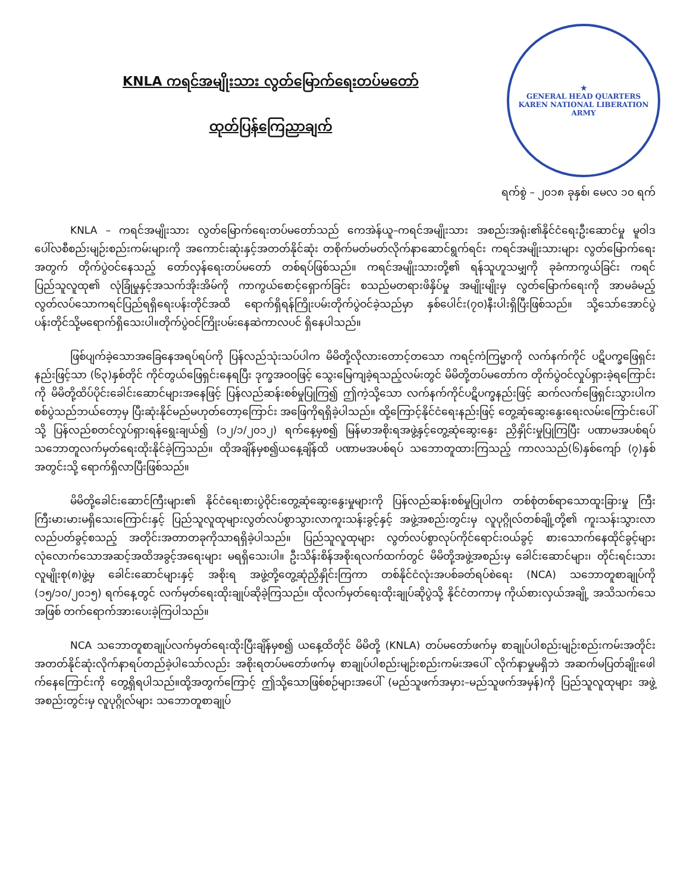KNLA ကရင်အမျိုးသား လွတ်မြောက်ရေးတပ်မတော်
ထုတ်ပြန်ကြေညာချက်
★
GENERAL HEAD QUARTERS
KAREN NATIONAL LIBERATION ARMY
ရက်စွဲ – ၂၀၁၈ ခုနှစ်၊ မေလ ၁၀ ရက်
KNLA – ကရင်အမျိုးသား လွတ်မြောက်ရေးတပ်မတော်သည် ကေအဲန်ယူ–ကရင်အမျိုးသား အစည်းအရုံး၏နိုင်ငံရေးဦးဆောင်မှု မူဝါဒပေါ်လစီစည်းမျဉ်းစည်းကမ်းများကို အကောင်းဆုံးနှင့်အတတ်နိုင်ဆုံး တစိုက်မတ်မတ်လိုက်နာဆောင်ရွက်ရင်း ကရင်အမျိုးသားများ လွတ်မြောက်ရေးအတွက် တိုက်ပွဲဝင်နေသည့် တော်လှန်ရေးတပ်မတော် တစ်ရပ်ဖြစ်သည်။ ကရင်အမျိုးသားတို့၏ ရန်သူဟူသမျှကို ခုခံကာကွယ်ခြင်း ကရင်ပြည်သူလူထု၏ လုံခြုံမှုနှင့်အသက်အိုးအိမ်ကို ကာကွယ်စောင့်ရှောက်ခြင်း စသည်မတရားဖိနှိပ်မှု အမျိုးမျိုးမှ လွတ်မြောက်ရေးကို အာမခံမည့် လွတ်လပ်သောကရင်ပြည်ရရှိရေးပန်းတိုင်အထိ ရောက်ရှိရန်ကြိုးပမ်းတိုက်ပွဲဝင်ခဲ့သည်မှာ နှစ်ပေါင်း(၇၀)နီးပါးရှိပြီးဖြစ်သည်။ သို့သော်အောင်ပွဲပန်းတိုင်သို့မရောက်ရှိသေးပါ။တိုက်ပွဲဝင်ကြိုးပမ်းနေဆဲကာလပင် ရှိနေပါသည်။
ဖြစ်ပျက်ခဲ့သောအခြေနေအရပ်ရပ်ကို ပြန်လည်သုံးသပ်ပါက မိမိတို့လိုလားတောင့်တသော ကရင့်ကံကြမ္မာကို လက်နက်ကိုင် ပဋိပက္ခဖြေရှင်းနည်းဖြင့်သာ (၆၃)နှစ်တိုင် ကိုင်တွယ်ဖြေရှင်းနေရပြီး ဒုက္ခအဝဝဖြင့် သွေးမြေကျခဲ့ရသည့်လမ်းတွင် မိမိတို့တပ်မတော်က တိုက်ပွဲဝင်လှုပ်ရှားခဲ့ရကြောင်းကို မိမိတို့ထိပ်ပိုင်းခေါင်းဆောင်များအနေဖြင့် ပြန်လည်ဆန်းစစ်မှုပြုကြ၍ ဤကဲ့သို့သော လက်နက်ကိုင်ပဋိပက္ခနည်းဖြင့် ဆက်လက်ဖြေရှင်းသွားပါက စစ်ပွဲသည်ဘယ်တော့မှ ပြီးဆုံးနိုင်မည်မဟုတ်တော့ကြောင်း အဖြေကိုရရှိခဲ့ပါသည်။ ထို့ကြောင့်နိုင်ငံရေးနည်းဖြင့် တွေ့ဆုံဆွေးနွေးရေးလမ်းကြောင်းပေါ်သို့ ပြန်လည်စတင်လှုပ်ရှားရန်ရွေးချယ်၍ (၁၂/၁/၂၀၁၂) ရက်နေ့မှစ၍ မြန်မာအစိုးရအဖွဲ့နှင့်တွေ့ဆုံဆွေးနွေး ညှိနှိုင်းမှုပြုကြပြီး ပဏာမအပစ်ရပ်သဘောတူလက်မှတ်ရေးထိုးနိုင်ခဲ့ကြသည်။ ထိုအချိန်မှစ၍ယနေ့ချိန်ထိ ပဏာမအပစ်ရပ် သဘောတူထားကြသည့် ကာလသည်(၆)နှစ်ကျော် (၇)နှစ်အတွင်းသို့ ရောက်ရှိလာပြီးဖြစ်သည်။
မိမိတို့ခေါင်းဆောင်ကြီးများ၏ နိုင်ငံရေးစားပွဲဝိုင်းတွေ့ဆုံဆွေးနွေးမှုများကို ပြန်လည်ဆန်းစစ်မှုပြုပါက တစ်စုံတစ်ရာသောထူးခြားမှု ကြီးကြီးမားမားမရှိသေးကြောင်းနှင့် ပြည်သူလူထုများလွတ်လပ်စွာသွားလာကူးသန်းခွင့်နှင့် အဖွဲ့အစည်းတွင်းမှ လူပုဂ္ဂိုလ်တစ်ချို့တို့၏ ကူးသန်းသွားလာ လည်ပတ်ခွင့်စသည့် အတိုင်းအတာတခုကိုသာရရှိခဲ့ပါသည်။ ပြည်သူလူထုများ လွတ်လပ်စွာလုပ်ကိုင်ရောင်းဝယ်ခွင့် စားသောက်နေထိုင်ခွင့်များ လုံလောက်သောအဆင့်အထိအခွင့်အရေးများ မရရှိသေးပါ။ ဦးသိန်းစိန်အစိုးရလက်ထက်တွင် မိမိတို့အဖွဲ့အစည်းမှ ခေါင်းဆောင်များ၊ တိုင်းရင်းသားလူမျိုးစု(၈)ဖွဲ့မှ ခေါင်းဆောင်များနှင့် အစိုးရ အဖွဲ့တို့တွေ့ဆုံညှိနှိုင်းကြကာ တစ်နိုင်ငံလုံးအပစ်ခတ်ရပ်စဲရေး (NCA) သဘောတူစာချုပ်ကို (၁၅/၁၀/၂၀၁၅) ရက်နေ့တွင် လက်မှတ်ရေးထိုးချုပ်ဆိုခဲ့ကြသည်။ ထိုလက်မှတ်ရေးထိုးချုပ်ဆိုပွဲသို့ နိုင်ငံတကာမှ ကိုယ်စားလှယ်အချို့ အသိသက်သေအဖြစ် တက်ရောက်အားပေးခဲ့ကြပါသည်။
NCA သဘောတူစာချုပ်လက်မှတ်ရေးထိုးပြီးချိန်မှစ၍ ယနေ့ထိတိုင် မိမိတို့ (KNLA) တပ်မတော်ဖက်မှ စာချုပ်ပါစည်းမျဉ်းစည်းကမ်းအတိုင်း အတတ်နိုင်ဆုံးလိုက်နာရပ်တည်ခဲ့ပါသော်လည်း အစိုးရတပ်မတော်ဖက်မှ စာချုပ်ပါစည်းမျဉ်းစည်းကမ်းအပေါ် လိုက်နာမှုမရှိဘဲ အဆက်မပြတ်ချိုးဖေါက်နေကြောင်းကို တွေ့ရှိရပါသည်။ထို့အတွက်ကြောင့် ဤသို့သောဖြစ်စဉ်များအပေါ် (မည်သူဖက်အမှား–မည်သူဖက်အမှန်)ကို ပြည်သူလူထုများ အဖွဲ့အစည်းတွင်းမှ လူပုဂ္ဂိုလ်များ သဘောတူစာချုပ်